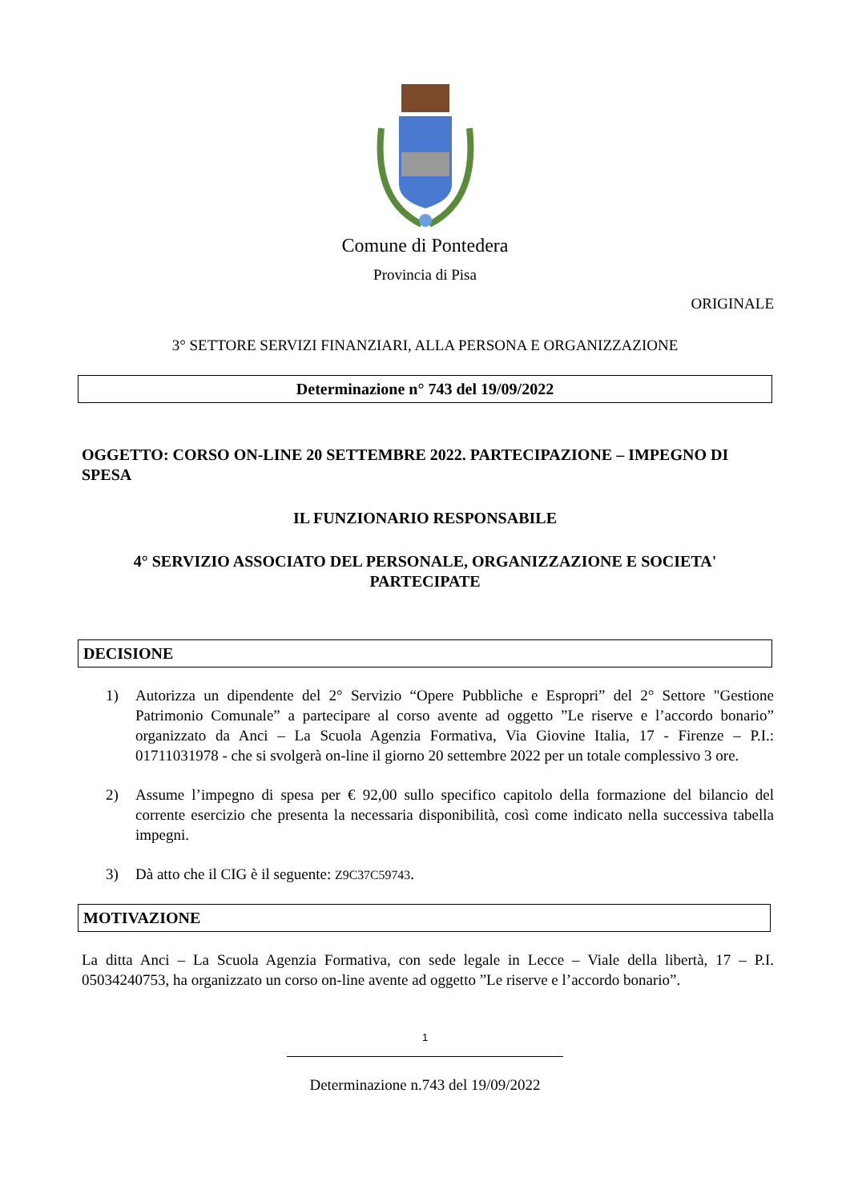Comune di Pontedera
Provincia di Pisa
ORIGINALE
3° SETTORE SERVIZI FINANZIARI, ALLA PERSONA E ORGANIZZAZIONE
Determinazione n° 743 del 19/09/2022
OGGETTO: CORSO ON-LINE 20 SETTEMBRE 2022. PARTECIPAZIONE – IMPEGNO DI SPESA
IL FUNZIONARIO RESPONSABILE
4° SERVIZIO ASSOCIATO DEL PERSONALE, ORGANIZZAZIONE E SOCIETA'
PARTECIPATE
DECISIONE
1) Autorizza un dipendente del 2° Servizio “Opere Pubbliche e Espropri” del 2° Settore "Gestione Patrimonio Comunale” a partecipare al corso avente ad oggetto ”Le riserve e l’accordo bonario” organizzato da Anci – La Scuola Agenzia Formativa, Via Giovine Italia, 17 - Firenze – P.I.: 01711031978 - che si svolgerà on-line il giorno 20 settembre 2022 per un totale complessivo 3 ore.
2) Assume l’impegno di spesa per € 92,00 sullo specifico capitolo della formazione del bilancio del corrente esercizio che presenta la necessaria disponibilità, così come indicato nella successiva tabella impegni.
3) Dà atto che il CIG è il seguente: Z9C37C59743.
MOTIVAZIONE
La ditta Anci – La Scuola Agenzia Formativa, con sede legale in Lecce – Viale della libertà, 17 – P.I. 05034240753, ha organizzato un corso on-line avente ad oggetto ”Le riserve e l’accordo bonario”.
1
Determinazione n.743 del 19/09/2022